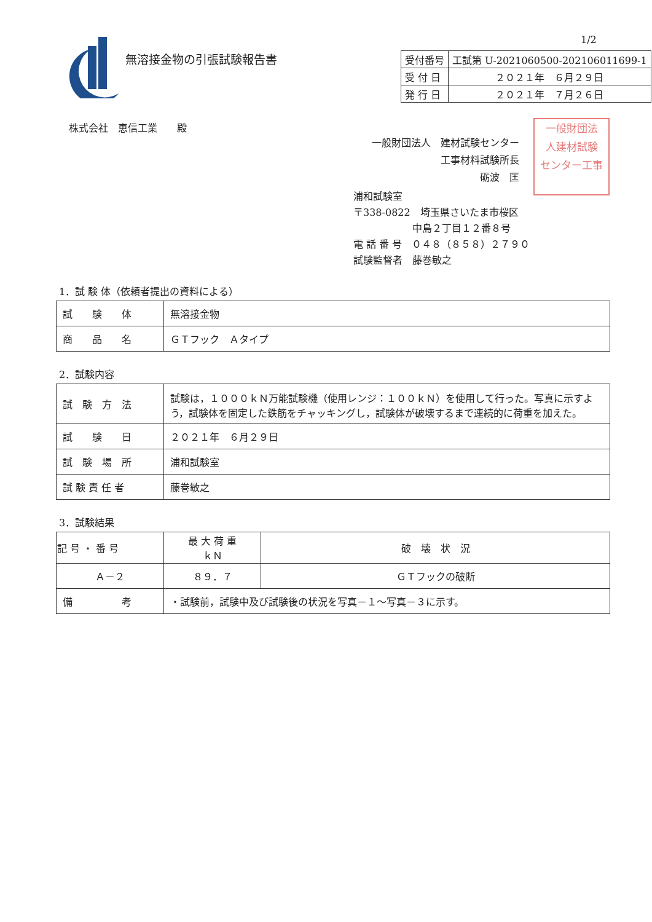1/2
無溶接金物の引張試験報告書
| 受付番号 | 工試第 U-2021060500-202106011699-1 |
| 受 付 日 | ２０２１年 ６月２９日 |
| 発 行 日 | ２０２１年 ７月２６日 |
株式会社　恵信工業　　殿
一般財団法人　建材試験センター
　　　　　　　工事材料試験所長
　　　　　　　　　　　砺波　匡
一般財団法
人建材試験
センター工事
浦和試験室
〒338-0822　埼玉県さいたま市桜区
　　　　　　中島２丁目１２番８号
電 話 番 号　０４８（８５８）２７９０
試験監督者　藤巻敏之
1．試 験 体（依頼者提出の資料による）
| 試 験 体 | 無溶接金物 |
| 商 品 名 | ＧＴフック Ａタイプ |
2．試験内容
| 試 験 方 法 | 試験は，１０００ｋＮ万能試験機（使用レンジ：１００ｋＮ）を使用して行った。写真に示すよう，試験体を固定した鉄筋をチャッキングし，試験体が破壊するまで連続的に荷重を加えた。 |
| 試 験 日 | ２０２１年 ６月２９日 |
| 試 験 場 所 | 浦和試験室 |
| 試 験 責 任 者 | 藤巻敏之 |
3．試験結果
| 記 号 ・ 番 号 | 最 大 荷 重 ｋＮ | 破 壊 状 況 |
| --- | --- | --- |
| Ａ－２ | ８９．７ | ＧＴフックの破断 |
| 備 考 | ・試験前，試験中及び試験後の状況を写真－１～写真－３に示す。 | |